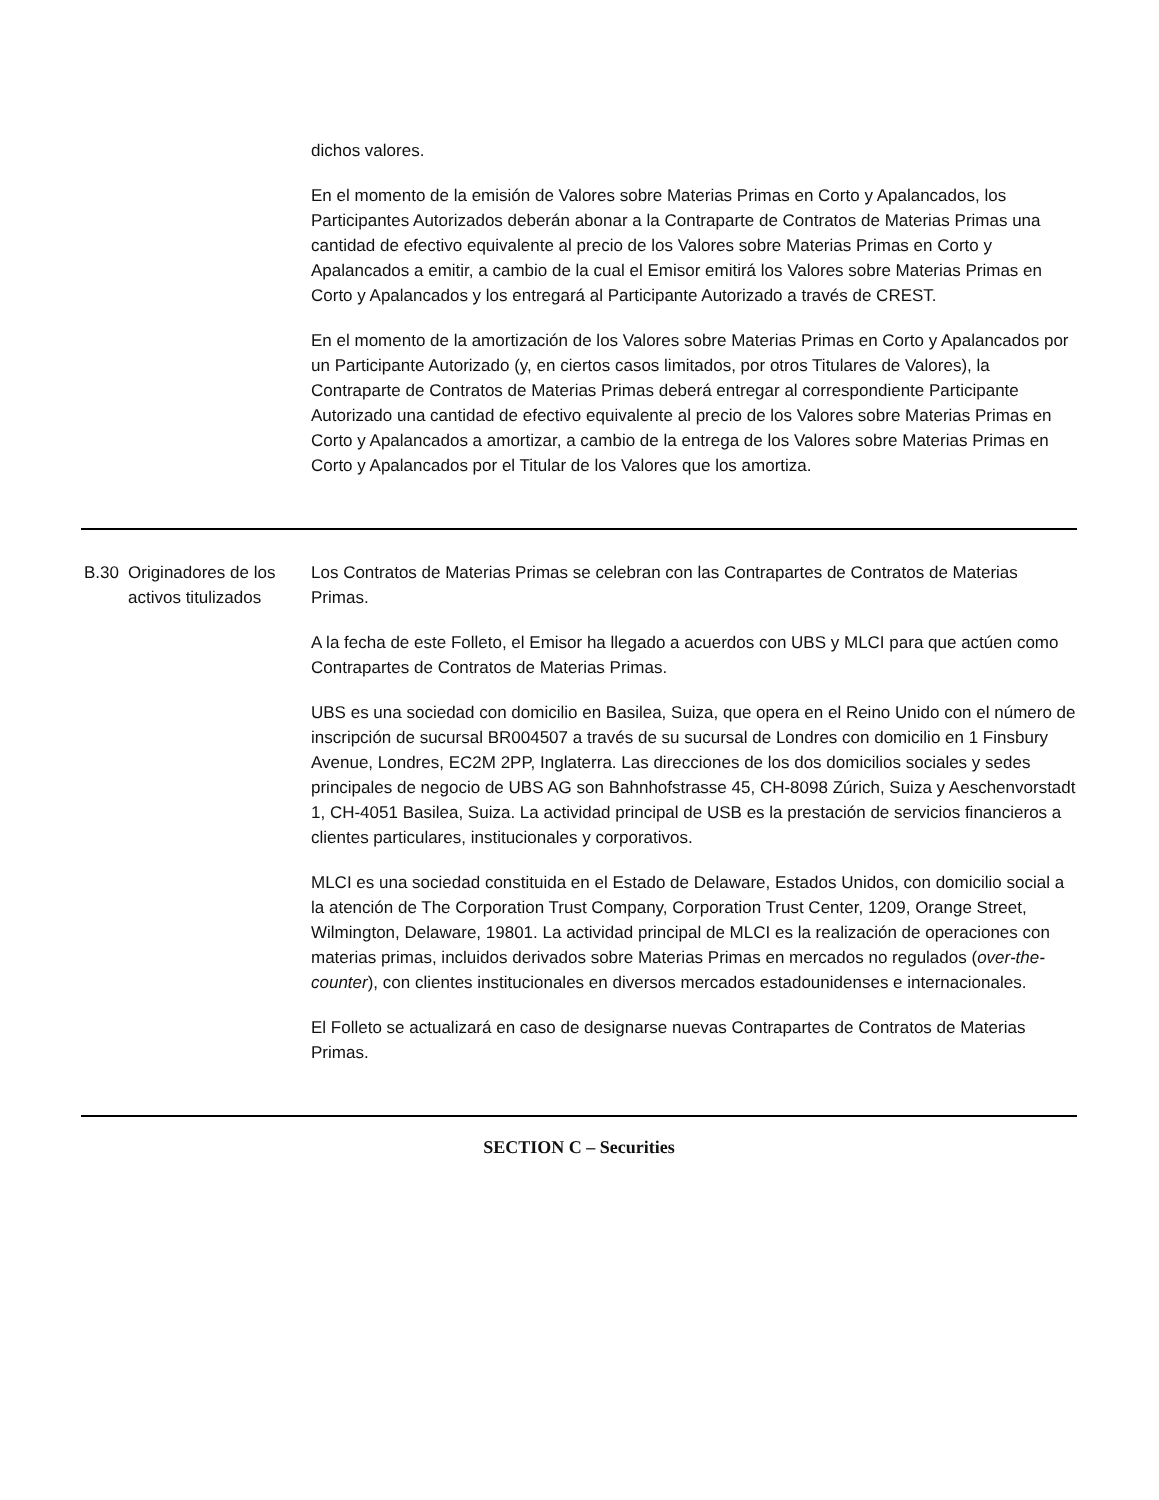| | | dichos valores. En el momento de la emisión de Valores sobre Materias Primas en Corto y Apalancados, los Participantes Autorizados deberán abonar a la Contraparte de Contratos de Materias Primas una cantidad de efectivo equivalente al precio de los Valores sobre Materias Primas en Corto y Apalancados a emitir, a cambio de la cual el Emisor emitirá los Valores sobre Materias Primas en Corto y Apalancados y los entregará al Participante Autorizado a través de CREST. En el momento de la amortización de los Valores sobre Materias Primas en Corto y Apalancados por un Participante Autorizado (y, en ciertos casos limitados, por otros Titulares de Valores), la Contraparte de Contratos de Materias Primas deberá entregar al correspondiente Participante Autorizado una cantidad de efectivo equivalente al precio de los Valores sobre Materias Primas en Corto y Apalancados a amortizar, a cambio de la entrega de los Valores sobre Materias Primas en Corto y Apalancados por el Titular de los Valores que los amortiza. |
| B.30 | Originadores de los activos titulizados | Los Contratos de Materias Primas se celebran con las Contrapartes de Contratos de Materias Primas. A la fecha de este Folleto, el Emisor ha llegado a acuerdos con UBS y MLCI para que actúen como Contrapartes de Contratos de Materias Primas. UBS es una sociedad con domicilio en Basilea, Suiza, que opera en el Reino Unido con el número de inscripción de sucursal BR004507 a través de su sucursal de Londres con domicilio en 1 Finsbury Avenue, Londres, EC2M 2PP, Inglaterra. Las direcciones de los dos domicilios sociales y sedes principales de negocio de UBS AG son Bahnhofstrasse 45, CH-8098 Zúrich, Suiza y Aeschenvorstadt 1, CH-4051 Basilea, Suiza. La actividad principal de USB es la prestación de servicios financieros a clientes particulares, institucionales y corporativos. MLCI es una sociedad constituida en el Estado de Delaware, Estados Unidos, con domicilio social a la atención de The Corporation Trust Company, Corporation Trust Center, 1209, Orange Street, Wilmington, Delaware, 19801. La actividad principal de MLCI es la realización de operaciones con materias primas, incluidos derivados sobre Materias Primas en mercados no regulados ( over-the-counter ), con clientes institucionales en diversos mercados estadounidenses e internacionales. El Folleto se actualizará en caso de designarse nuevas Contrapartes de Contratos de Materias Primas. |
| SECTION C – Securities | | |